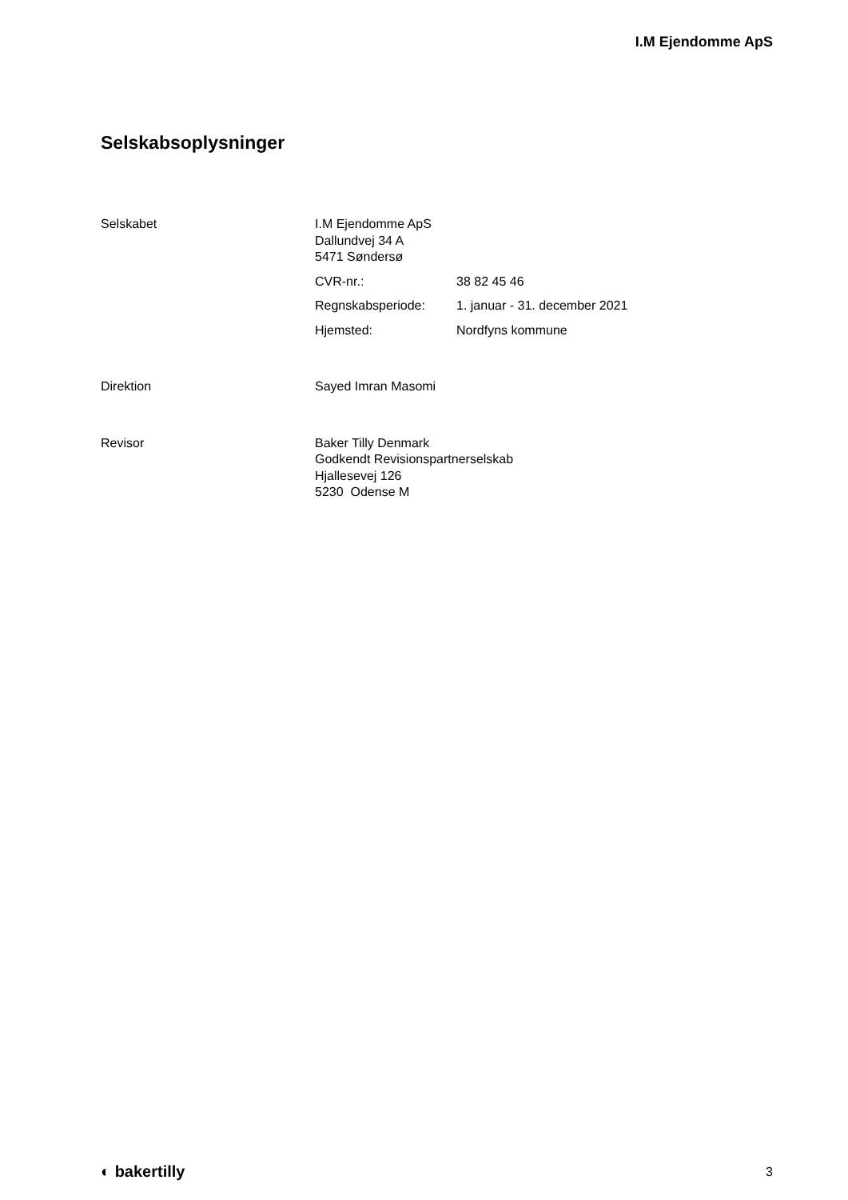I.M Ejendomme ApS
Selskabsoplysninger
Selskabet I.M Ejendomme ApS
Dallundvej 34 A
5471 Søndersø
CVR-nr.: 38 82 45 46
Regnskabsperiode: 1. januar - 31. december 2021
Hjemsted: Nordfyns kommune
Direktion Sayed Imran Masomi
Revisor Baker Tilly Denmark
Godkendt Revisionspartnerselskab
Hjallesevej 126
5230 Odense M
◐ bakertilly
3